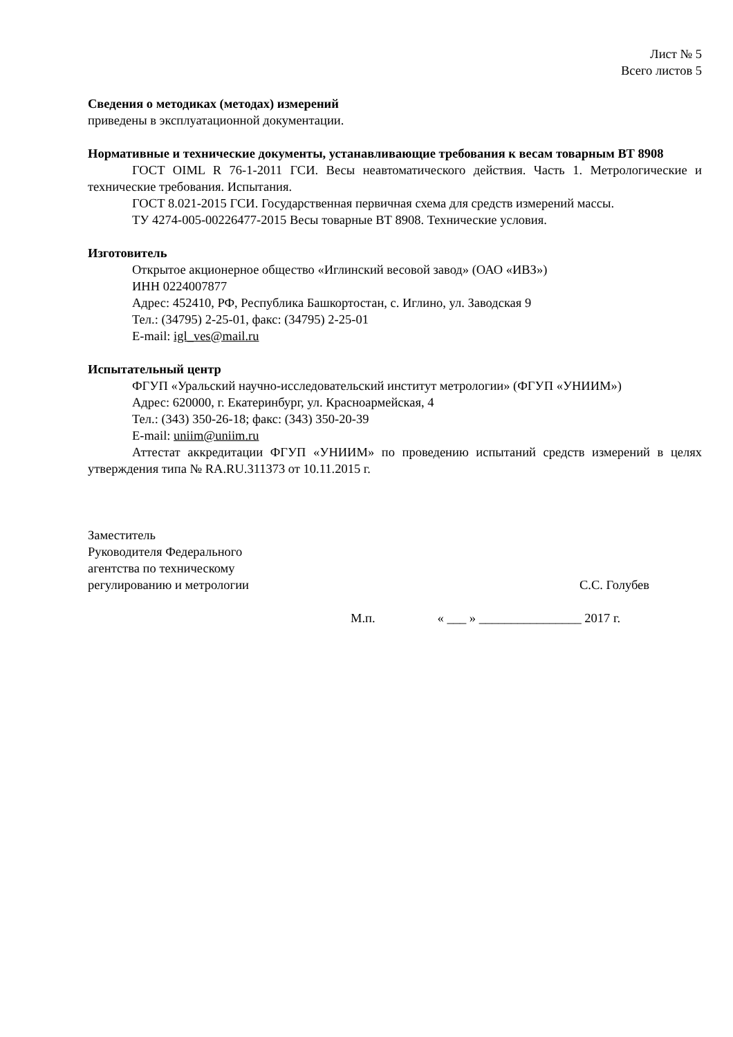Лист № 5
Всего листов 5
Сведения о методиках (методах) измерений
приведены в эксплуатационной документации.
Нормативные и технические документы, устанавливающие требования к весам товарным ВТ 8908
ГОСТ OIML R 76-1-2011 ГСИ. Весы неавтоматического действия. Часть 1. Метрологические и технические требования. Испытания.
ГОСТ 8.021-2015 ГСИ. Государственная первичная схема для средств измерений массы.
ТУ 4274-005-00226477-2015 Весы товарные ВТ 8908. Технические условия.
Изготовитель
Открытое акционерное общество «Иглинский весовой завод» (ОАО «ИВЗ»)
ИНН 0224007877
Адрес: 452410, РФ, Республика Башкортостан, с. Иглино, ул. Заводская 9
Тел.: (34795) 2-25-01, факс: (34795) 2-25-01
E-mail: igl_ves@mail.ru
Испытательный центр
ФГУП «Уральский научно-исследовательский институт метрологии» (ФГУП «УНИИМ»)
Адрес: 620000, г. Екатеринбург, ул. Красноармейская, 4
Тел.: (343) 350-26-18; факс: (343) 350-20-39
E-mail: uniim@uniim.ru
Аттестат аккредитации ФГУП «УНИИМ» по проведению испытаний средств измерений в целях утверждения типа № RA.RU.311373 от 10.11.2015 г.
Заместитель
Руководителя Федерального
агентства по техническому
регулированию и метрологии
С.С. Голубев
М.п. « ___ » ________________ 2017 г.